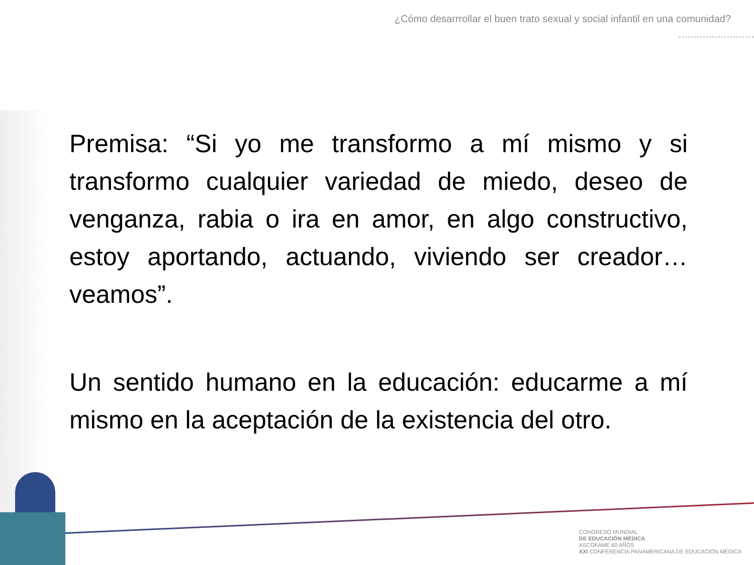¿Cómo desarrrollar el buen trato sexual y social infantil en una comunidad?
Premisa: “Si yo me transformo a mí mismo y si transformo cualquier variedad de miedo, deseo de venganza, rabia o ira en amor, en algo constructivo, estoy aportando, actuando, viviendo ser creador…veamos”.
Un sentido humano en la educación: educarme a mí mismo en la aceptación de la existencia del otro.
CONGRESO MUNDIAL
DE EDUCACIÓN MÉDICA
ASCOFAME 60 AÑOS
XXI CONFERENCIA PANAMERICANA DE EDUCACIÓN MÉDICA